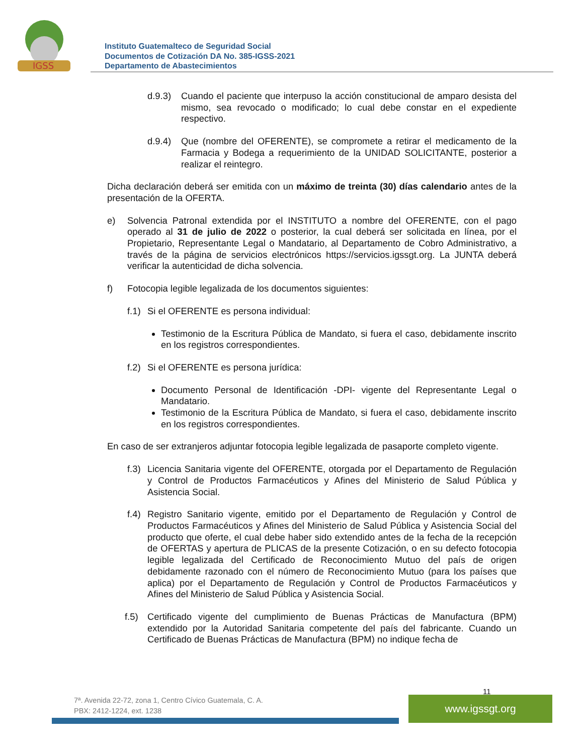IGSS
Instituto Guatemalteco de Seguridad Social
Documentos de Cotización DA No. 385-IGSS-2021
Departamento de Abastecimientos
d.9.3) Cuando el paciente que interpuso la acción constitucional de amparo desista del mismo, sea revocado o modificado; lo cual debe constar en el expediente respectivo.
d.9.4) Que (nombre del OFERENTE), se compromete a retirar el medicamento de la Farmacia y Bodega a requerimiento de la UNIDAD SOLICITANTE, posterior a realizar el reintegro.
Dicha declaración deberá ser emitida con un máximo de treinta (30) días calendario antes de la presentación de la OFERTA.
e) Solvencia Patronal extendida por el INSTITUTO a nombre del OFERENTE, con el pago operado al 31 de julio de 2022 o posterior, la cual deberá ser solicitada en línea, por el Propietario, Representante Legal o Mandatario, al Departamento de Cobro Administrativo, a través de la página de servicios electrónicos https://servicios.igssgt.org. La JUNTA deberá verificar la autenticidad de dicha solvencia.
f) Fotocopia legible legalizada de los documentos siguientes:
f.1) Si el OFERENTE es persona individual:
Testimonio de la Escritura Pública de Mandato, si fuera el caso, debidamente inscrito en los registros correspondientes.
f.2) Si el OFERENTE es persona jurídica:
Documento Personal de Identificación -DPI- vigente del Representante Legal o Mandatario.
Testimonio de la Escritura Pública de Mandato, si fuera el caso, debidamente inscrito en los registros correspondientes.
En caso de ser extranjeros adjuntar fotocopia legible legalizada de pasaporte completo vigente.
f.3) Licencia Sanitaria vigente del OFERENTE, otorgada por el Departamento de Regulación y Control de Productos Farmacéuticos y Afines del Ministerio de Salud Pública y Asistencia Social.
f.4) Registro Sanitario vigente, emitido por el Departamento de Regulación y Control de Productos Farmacéuticos y Afines del Ministerio de Salud Pública y Asistencia Social del producto que oferte, el cual debe haber sido extendido antes de la fecha de la recepción de OFERTAS y apertura de PLICAS de la presente Cotización, o en su defecto fotocopia legible legalizada del Certificado de Reconocimiento Mutuo del país de origen debidamente razonado con el número de Reconocimiento Mutuo (para los países que aplica) por el Departamento de Regulación y Control de Productos Farmacéuticos y Afines del Ministerio de Salud Pública y Asistencia Social.
f.5) Certificado vigente del cumplimiento de Buenas Prácticas de Manufactura (BPM) extendido por la Autoridad Sanitaria competente del país del fabricante. Cuando un Certificado de Buenas Prácticas de Manufactura (BPM) no indique fecha de
11
7ª. Avenida 22-72, zona 1, Centro Cívico Guatemala, C. A.
PBX: 2412-1224, ext. 1238
www.igssgt.org